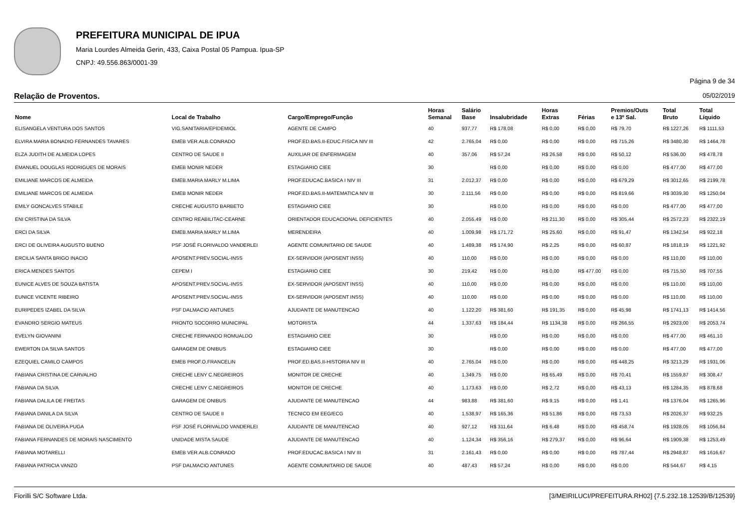PREFEITURA MUNICIPAL DE IPUA
Maria Lourdes Almeida Gerin, 433, Caixa Postal 05 Pampua. Ipua-SP
CNPJ: 49.556.863/0001-39
Página 9 de 34
Relação de Proventos. 05/02/2019
| Nome | Local de Trabalho | Cargo/Emprego/Função | Horas Semanal | Salário Base | Insalubridade | Horas Extras | Férias | Premios/Outs e 13º Sal. | Total Bruto | Total Líquido |
| --- | --- | --- | --- | --- | --- | --- | --- | --- | --- | --- |
| ELISANGELA VENTURA DOS SANTOS | VIG.SANITARIA/EPIDEMIOL | AGENTE DE CAMPO | 40 | 937,77 | R$ 178,08 | R$ 0,00 | R$ 0,00 | R$ 79,70 | R$ 1227,26 | R$ 1111,53 |
| ELVIRA MARIA BONADIO FERNANDES TAVARES | EMEB VER.ALB.CONRADO | PROF.ED.BAS.II-EDUC.FISICA NIV III | 42 | 2.765,04 | R$ 0,00 | R$ 0,00 | R$ 0,00 | R$ 715,26 | R$ 3480,30 | R$ 1464,78 |
| ELZA JUDITH DE ALMEIDA LOPES | CENTRO DE SAUDE II | AUXILIAR DE ENFERMAGEM | 40 | 357,06 | R$ 57,24 | R$ 26,58 | R$ 0,00 | R$ 50,12 | R$ 536,00 | R$ 478,78 |
| EMANUEL DOUGLAS RODRIGUES DE MORAIS | EMEB MONIR NEDER | ESTAGIARIO CIEE | 30 | | R$ 0,00 | R$ 0,00 | R$ 0,00 | R$ 0,00 | R$ 477,00 | R$ 477,00 |
| EMILIANE MARCOS DE ALMEIDA | EMEB.MARIA MARLY M.LIMA | PROF.EDUCAC.BASICA I NIV III | 31 | 2.012,37 | R$ 0,00 | R$ 0,00 | R$ 0,00 | R$ 679,29 | R$ 3012,65 | R$ 2199,78 |
| EMILIANE MARCOS DE ALMEIDA | EMEB MONIR NEDER | PROF.ED.BAS.II-MATEMATICA NIV III | 30 | 2.111,56 | R$ 0,00 | R$ 0,00 | R$ 0,00 | R$ 819,66 | R$ 3039,30 | R$ 1250,04 |
| EMILY GONCALVES STABILE | CRECHE AUGUSTO BARBETO | ESTAGIARIO CIEE | 30 | | R$ 0,00 | R$ 0,00 | R$ 0,00 | R$ 0,00 | R$ 477,00 | R$ 477,00 |
| ENI CRISTINA DA SILVA | CENTRO REABILITAC-CEARNE | ORIENTADOR EDUCACIONAL DEFICIENTES | 40 | 2.055,49 | R$ 0,00 | R$ 211,30 | R$ 0,00 | R$ 305,44 | R$ 2572,23 | R$ 2322,19 |
| ERCI DA SILVA | EMEB.MARIA MARLY M.LIMA | MERENDEIRA | 40 | 1.009,98 | R$ 171,72 | R$ 25,60 | R$ 0,00 | R$ 91,47 | R$ 1342,54 | R$ 922,18 |
| ERCI DE OLIVEIRA AUGUSTO BUENO | PSF JOSÉ FLORIVALDO VANDERLEI | AGENTE COMUNITARIO DE SAUDE | 40 | 1.489,38 | R$ 174,90 | R$ 2,25 | R$ 0,00 | R$ 60,87 | R$ 1818,19 | R$ 1221,92 |
| ERCILIA SANTA BRIGO INACIO | APOSENT.PREV.SOCIAL-INSS | EX-SERVIDOR (APOSENT INSS) | 40 | 110,00 | R$ 0,00 | R$ 0,00 | R$ 0,00 | R$ 0,00 | R$ 110,00 | R$ 110,00 |
| ERICA MENDES SANTOS | CEPEM I | ESTAGIARIO CIEE | 30 | 219,42 | R$ 0,00 | R$ 0,00 | R$ 477,00 | R$ 0,00 | R$ 715,50 | R$ 707,55 |
| EUNICE ALVES DE SOUZA BATISTA | APOSENT.PREV.SOCIAL-INSS | EX-SERVIDOR (APOSENT INSS) | 40 | 110,00 | R$ 0,00 | R$ 0,00 | R$ 0,00 | R$ 0,00 | R$ 110,00 | R$ 110,00 |
| EUNICE VICENTE RIBEIRO | APOSENT.PREV.SOCIAL-INSS | EX-SERVIDOR (APOSENT INSS) | 40 | 110,00 | R$ 0,00 | R$ 0,00 | R$ 0,00 | R$ 0,00 | R$ 110,00 | R$ 110,00 |
| EURIPEDES IZABEL DA SILVA | PSF DALMACIO ANTUNES | AJUDANTE DE MANUTENCAO | 40 | 1.122,20 | R$ 381,60 | R$ 191,35 | R$ 0,00 | R$ 45,98 | R$ 1741,13 | R$ 1414,56 |
| EVANDRO SERGIO MATEUS | PRONTO SOCORRO MUNICIPAL | MOTORISTA | 44 | 1.337,63 | R$ 184,44 | R$ 1134,38 | R$ 0,00 | R$ 266,55 | R$ 2923,00 | R$ 2053,74 |
| EVELYN GIOVANINI | CRECHE FERNANDO ROMUALDO | ESTAGIARIO CIEE | 30 | | R$ 0,00 | R$ 0,00 | R$ 0,00 | R$ 0,00 | R$ 477,00 | R$ 461,10 |
| EWERTON DA SILVA SANTOS | GARAGEM DE ONIBUS | ESTAGIARIO CIEE | 30 | | R$ 0,00 | R$ 0,00 | R$ 0,00 | R$ 0,00 | R$ 477,00 | R$ 477,00 |
| EZEQUIEL CAMILO CAMPOS | EMEB PROF.O.FRANCELIN | PROF.ED.BAS.II-HISTORIA NIV III | 40 | 2.765,04 | R$ 0,00 | R$ 0,00 | R$ 0,00 | R$ 448,25 | R$ 3213,29 | R$ 1931,06 |
| FABIANA CRISTINA DE CARVALHO | CRECHE LENY C.NEGREIROS | MONITOR DE CRECHE | 40 | 1.349,75 | R$ 0,00 | R$ 65,49 | R$ 0,00 | R$ 70,41 | R$ 1559,87 | R$ 308,47 |
| FABIANA DA SILVA | CRECHE LENY C.NEGREIROS | MONITOR DE CRECHE | 40 | 1.173,63 | R$ 0,00 | R$ 2,72 | R$ 0,00 | R$ 43,13 | R$ 1284,35 | R$ 878,68 |
| FABIANA DALILA DE FREITAS | GARAGEM DE ONIBUS | AJUDANTE DE MANUTENCAO | 44 | 983,88 | R$ 381,60 | R$ 9,15 | R$ 0,00 | R$ 1,41 | R$ 1376,04 | R$ 1265,96 |
| FABIANA DANILA DA SILVA | CENTRO DE SAUDE II | TECNICO EM EEG/ECG | 40 | 1.538,97 | R$ 165,36 | R$ 51,86 | R$ 0,00 | R$ 73,53 | R$ 2026,37 | R$ 932,25 |
| FABIANA DE OLIVEIRA PUGA | PSF JOSÉ FLORIVALDO VANDERLEI | AJUDANTE DE MANUTENCAO | 40 | 927,12 | R$ 311,64 | R$ 6,48 | R$ 0,00 | R$ 458,74 | R$ 1928,05 | R$ 1056,84 |
| FABIANA FERNANDES DE MORAIS NASCIMENTO | UNIDADE MISTA SAUDE | AJUDANTE DE MANUTENCAO | 40 | 1.124,34 | R$ 356,16 | R$ 279,37 | R$ 0,00 | R$ 96,64 | R$ 1909,38 | R$ 1253,49 |
| FABIANA MOTARELLI | EMEB VER.ALB.CONRADO | PROF.EDUCAC.BASICA I NIV III | 31 | 2.161,43 | R$ 0,00 | R$ 0,00 | R$ 0,00 | R$ 787,44 | R$ 2948,87 | R$ 1616,67 |
| FABIANA PATRICIA VANZO | PSF DALMACIO ANTUNES | AGENTE COMUNITARIO DE SAUDE | 40 | 487,43 | R$ 57,24 | R$ 0,00 | R$ 0,00 | R$ 0,00 | R$ 544,67 | R$ 4,15 |
Fiorilli S/C Software Ltda. [3/MEIRILUCI/PREFEITURA.RH02] {7.5.232.18.12539/B/12539}